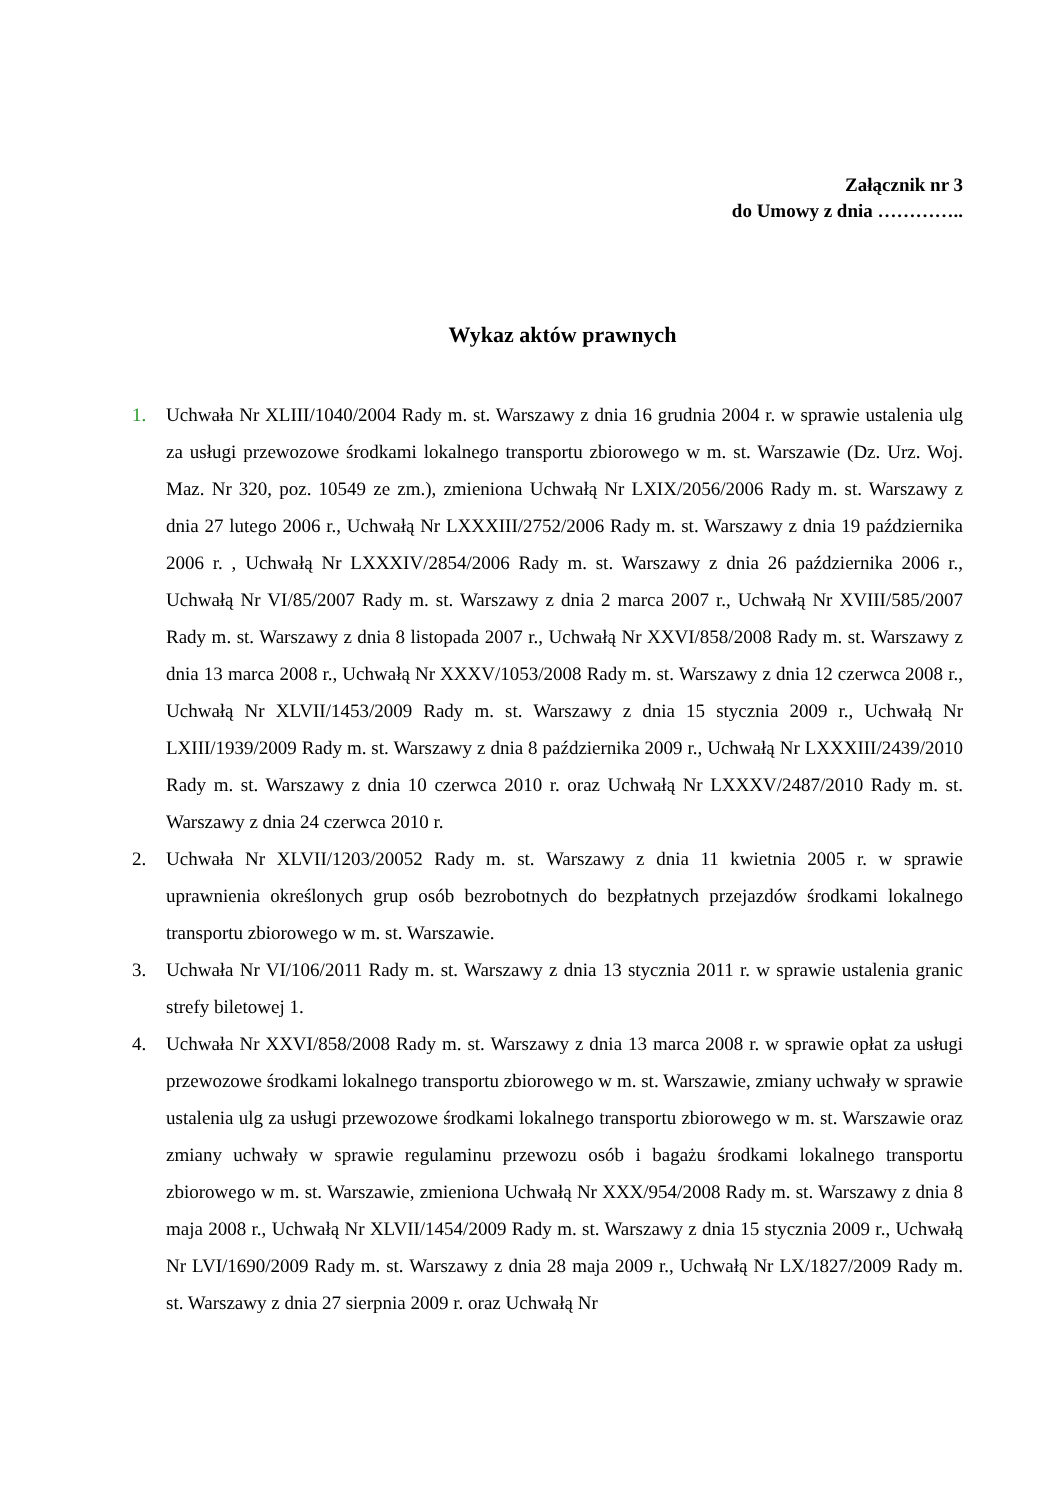Załącznik nr 3
do Umowy z dnia …………..
Wykaz aktów prawnych
1. Uchwała Nr XLIII/1040/2004 Rady m. st. Warszawy z dnia 16 grudnia 2004 r. w sprawie ustalenia ulg za usługi przewozowe środkami lokalnego transportu zbiorowego w m. st. Warszawie (Dz. Urz. Woj. Maz. Nr 320, poz. 10549 ze zm.), zmieniona Uchwałą Nr LXIX/2056/2006 Rady m. st. Warszawy z dnia 27 lutego 2006 r., Uchwałą Nr LXXXIII/2752/2006 Rady m. st. Warszawy z dnia 19 października 2006 r. , Uchwałą Nr LXXXIV/2854/2006 Rady m. st. Warszawy z dnia 26 października 2006 r., Uchwałą Nr VI/85/2007 Rady m. st. Warszawy z dnia 2 marca 2007 r., Uchwałą Nr XVIII/585/2007 Rady m. st. Warszawy z dnia 8 listopada 2007 r., Uchwałą Nr XXVI/858/2008 Rady m. st. Warszawy z dnia 13 marca 2008 r., Uchwałą Nr XXXV/1053/2008 Rady m. st. Warszawy z dnia 12 czerwca 2008 r., Uchwałą Nr XLVII/1453/2009 Rady m. st. Warszawy z dnia 15 stycznia 2009 r., Uchwałą Nr LXIII/1939/2009 Rady m. st. Warszawy z dnia 8 października 2009 r., Uchwałą Nr LXXXIII/2439/2010 Rady m. st. Warszawy z dnia 10 czerwca 2010 r. oraz Uchwałą Nr LXXXV/2487/2010 Rady m. st. Warszawy z dnia 24 czerwca 2010 r.
2. Uchwała Nr XLVII/1203/20052 Rady m. st. Warszawy z dnia 11 kwietnia 2005 r. w sprawie uprawnienia określonych grup osób bezrobotnych do bezpłatnych przejazdów środkami lokalnego transportu zbiorowego w m. st. Warszawie.
3. Uchwała Nr VI/106/2011 Rady m. st. Warszawy z dnia 13 stycznia 2011 r. w sprawie ustalenia granic strefy biletowej 1.
4. Uchwała Nr XXVI/858/2008 Rady m. st. Warszawy z dnia 13 marca 2008 r. w sprawie opłat za usługi przewozowe środkami lokalnego transportu zbiorowego w m. st. Warszawie, zmiany uchwały w sprawie ustalenia ulg za usługi przewozowe środkami lokalnego transportu zbiorowego w m. st. Warszawie oraz zmiany uchwały w sprawie regulaminu przewozu osób i bagażu środkami lokalnego transportu zbiorowego w m. st. Warszawie, zmieniona Uchwałą Nr XXX/954/2008 Rady m. st. Warszawy z dnia 8 maja 2008 r., Uchwałą Nr XLVII/1454/2009 Rady m. st. Warszawy z dnia 15 stycznia 2009 r., Uchwałą Nr LVI/1690/2009 Rady m. st. Warszawy z dnia 28 maja 2009 r., Uchwałą Nr LX/1827/2009 Rady m. st. Warszawy z dnia 27 sierpnia 2009 r. oraz Uchwałą Nr